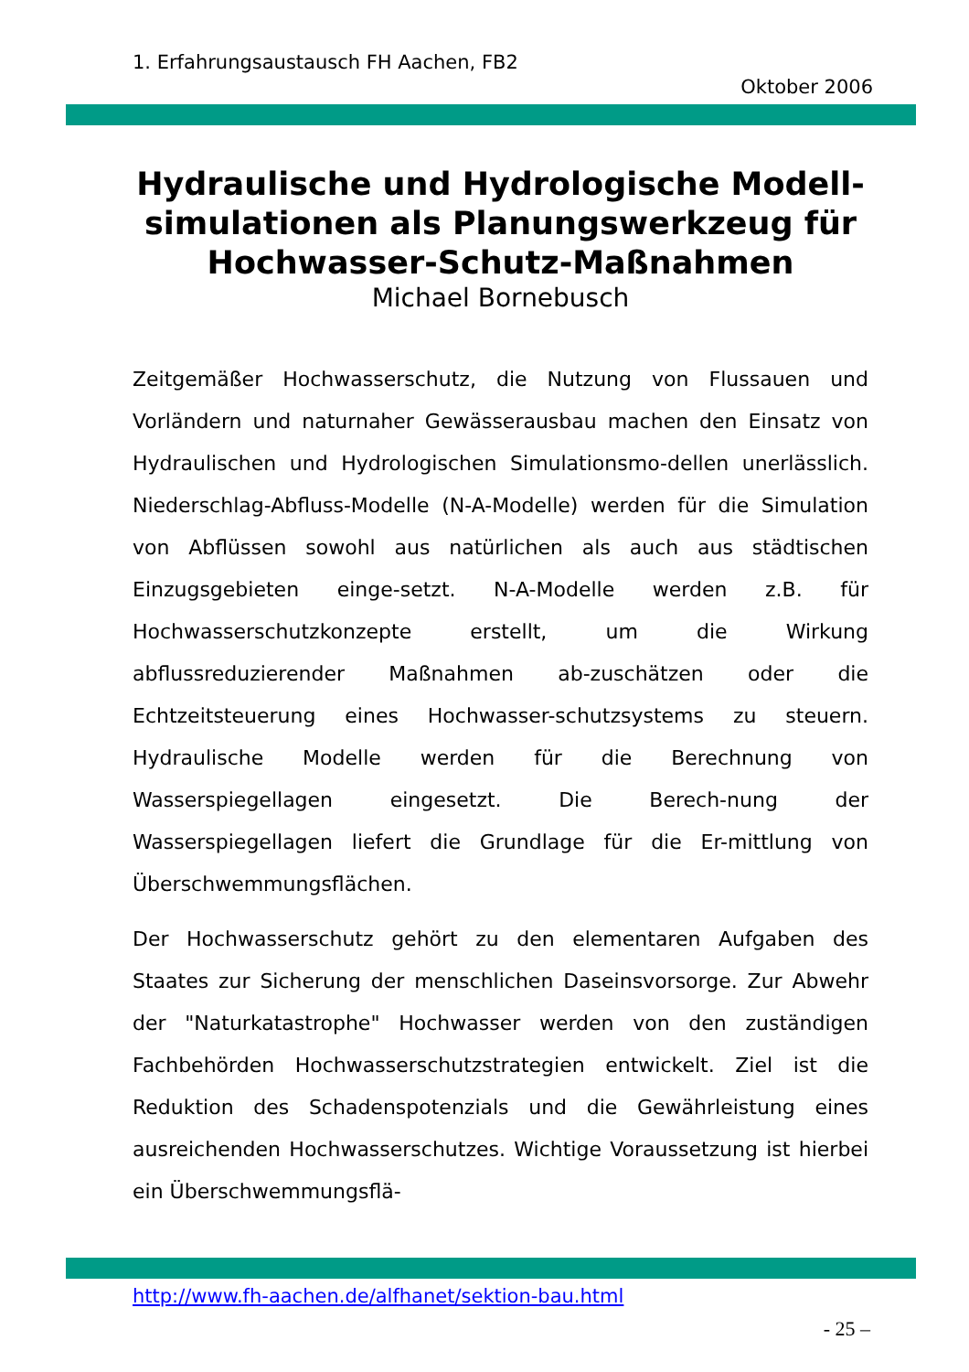1. Erfahrungsaustausch FH Aachen, FB2
Oktober 2006
Hydraulische und Hydrologische Modell-simulationen als Planungswerkzeug für Hochwasser-Schutz-Maßnahmen
Michael Bornebusch
Zeitgemäßer Hochwasserschutz, die Nutzung von Flussauen und Vorländern und naturnaher Gewässerausbau machen den Einsatz von Hydraulischen und Hydrologischen Simulationsmo-dellen unerlässlich. Niederschlag-Abfluss-Modelle (N-A-Modelle) werden für die Simulation von Abflüssen sowohl aus natürlichen als auch aus städtischen Einzugsgebieten einge-setzt. N-A-Modelle werden z.B. für Hochwasserschutzkonzepte erstellt, um die Wirkung abflussreduzierender Maßnahmen ab-zuschätzen oder die Echtzeitsteuerung eines Hochwasser-schutzsystems zu steuern. Hydraulische Modelle werden für die Berechnung von Wasserspiegellagen eingesetzt. Die Berech-nung der Wasserspiegellagen liefert die Grundlage für die Er-mittlung von Überschwemmungsflächen.
Der Hochwasserschutz gehört zu den elementaren Aufgaben des Staates zur Sicherung der menschlichen Daseinsvorsorge. Zur Abwehr der "Naturkatastrophe" Hochwasser werden von den zuständigen Fachbehörden Hochwasserschutzstrategien entwickelt. Ziel ist die Reduktion des Schadenspotenzials und die Gewährleistung eines ausreichenden Hochwasserschutzes. Wichtige Voraussetzung ist hierbei ein Überschwemmungsflä-
http://www.fh-aachen.de/alfhanet/sektion-bau.html
- 25 –